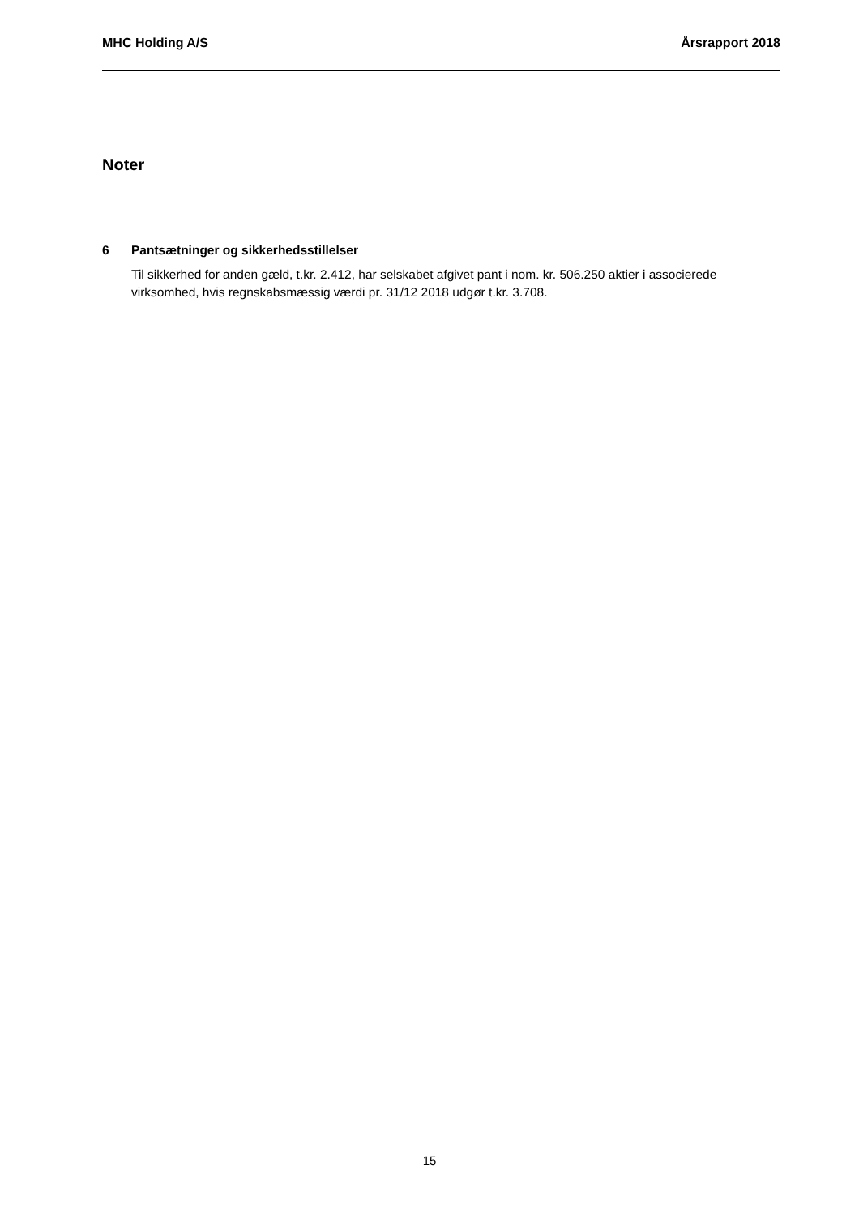MHC Holding A/S Årsrapport 2018
Noter
6 Pantsætninger og sikkerhedsstillelser
Til sikkerhed for anden gæld, t.kr. 2.412, har selskabet afgivet pant i nom. kr. 506.250 aktier i associerede virksomhed, hvis regnskabsmæssig værdi pr. 31/12 2018 udgør t.kr. 3.708.
15